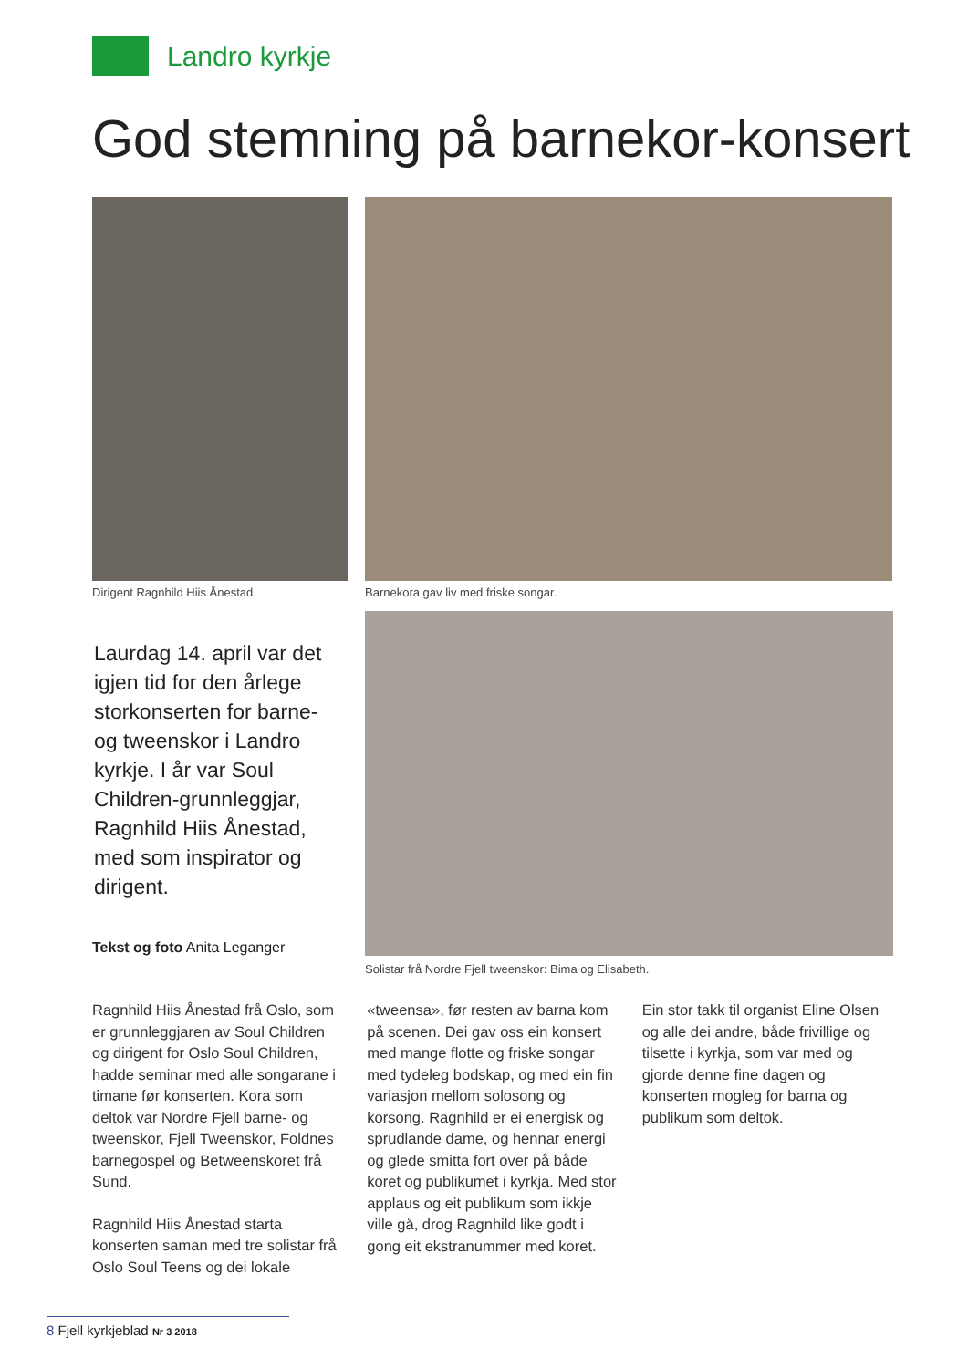Landro kyrkje
God stemning på barnekor-konsert
Dirigent Ragnhild Hiis Ånestad.
Barnekora gav liv med friske songar.
Solistar frå Nordre Fjell tweenskor: Bima og Elisabeth.
Laurdag 14. april var det igjen tid for den årlege storkonserten for barne- og tweenskor i Landro kyrkje. I år var Soul Children-grunnleggjar, Ragnhild Hiis Ånestad, med som inspirator og dirigent.
Tekst og foto Anita Leganger
Ragnhild Hiis Ånestad frå Oslo, som er grunnleggjaren av Soul Children og dirigent for Oslo Soul Children, hadde seminar med alle songarane i timane før konserten. Kora som deltok var Nordre Fjell barne- og tweenskor, Fjell Tweenskor, Foldnes barnegospel og Betweenskoret frå Sund.
Ragnhild Hiis Ånestad starta konserten saman med tre solistar frå Oslo Soul Teens og dei lokale
«tweensa», før resten av barna kom på scenen. Dei gav oss ein konsert med mange flotte og friske songar med tydeleg bodskap, og med ein fin variasjon mellom solosong og korsong. Ragnhild er ei energisk og sprudlande dame, og hennar energi og glede smitta fort over på både koret og publikumet i kyrkja. Med stor applaus og eit publikum som ikkje ville gå, drog Ragnhild like godt i gong eit ekstranummer med koret.
Ein stor takk til organist Eline Olsen og alle dei andre, både frivillige og tilsette i kyrkja, som var med og gjorde denne fine dagen og konserten mogleg for barna og publikum som deltok.
8 Fjell kyrkjeblad Nr 3 2018